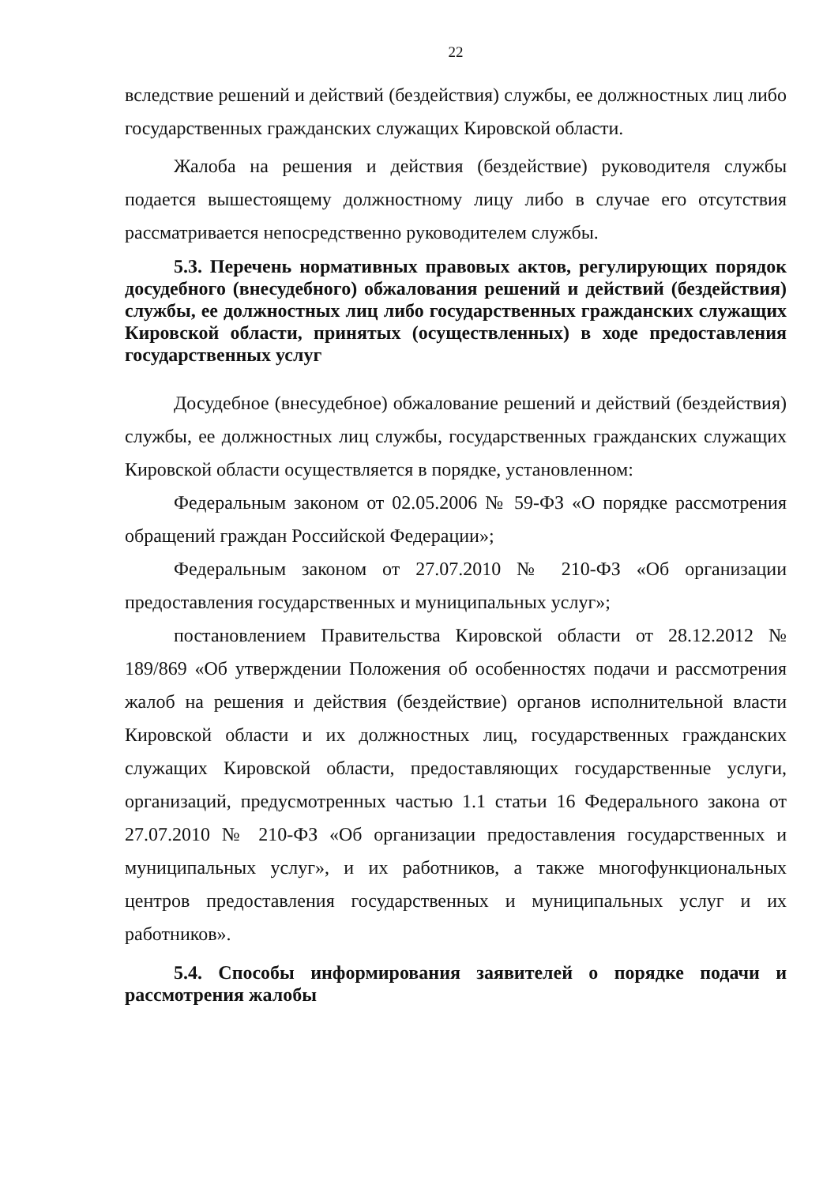22
вследствие решений и действий (бездействия) службы, ее должностных лиц либо государственных гражданских служащих Кировской области.
Жалоба на решения и действия (бездействие) руководителя службы подается вышестоящему должностному лицу либо в случае его отсутствия рассматривается непосредственно руководителем службы.
5.3. Перечень нормативных правовых актов, регулирующих порядок досудебного (внесудебного) обжалования решений и действий (бездействия) службы, ее должностных лиц либо государственных гражданских служащих Кировской области, принятых (осуществленных) в ходе предоставления государственных услуг
Досудебное (внесудебное) обжалование решений и действий (бездействия) службы, ее должностных лиц службы, государственных гражданских служащих Кировской области осуществляется в порядке, установленном:
Федеральным законом от 02.05.2006 № 59-ФЗ «О порядке рассмотрения обращений граждан Российской Федерации»;
Федеральным законом от 27.07.2010 № 210-ФЗ «Об организации предоставления государственных и муниципальных услуг»;
постановлением Правительства Кировской области от 28.12.2012 № 189/869 «Об утверждении Положения об особенностях подачи и рассмотрения жалоб на решения и действия (бездействие) органов исполнительной власти Кировской области и их должностных лиц, государственных гражданских служащих Кировской области, предоставляющих государственные услуги, организаций, предусмотренных частью 1.1 статьи 16 Федерального закона от 27.07.2010 № 210-ФЗ «Об организации предоставления государственных и муниципальных услуг», и их работников, а также многофункциональных центров предоставления государственных и муниципальных услуг и их работников».
5.4. Способы информирования заявителей о порядке подачи и рассмотрения жалобы